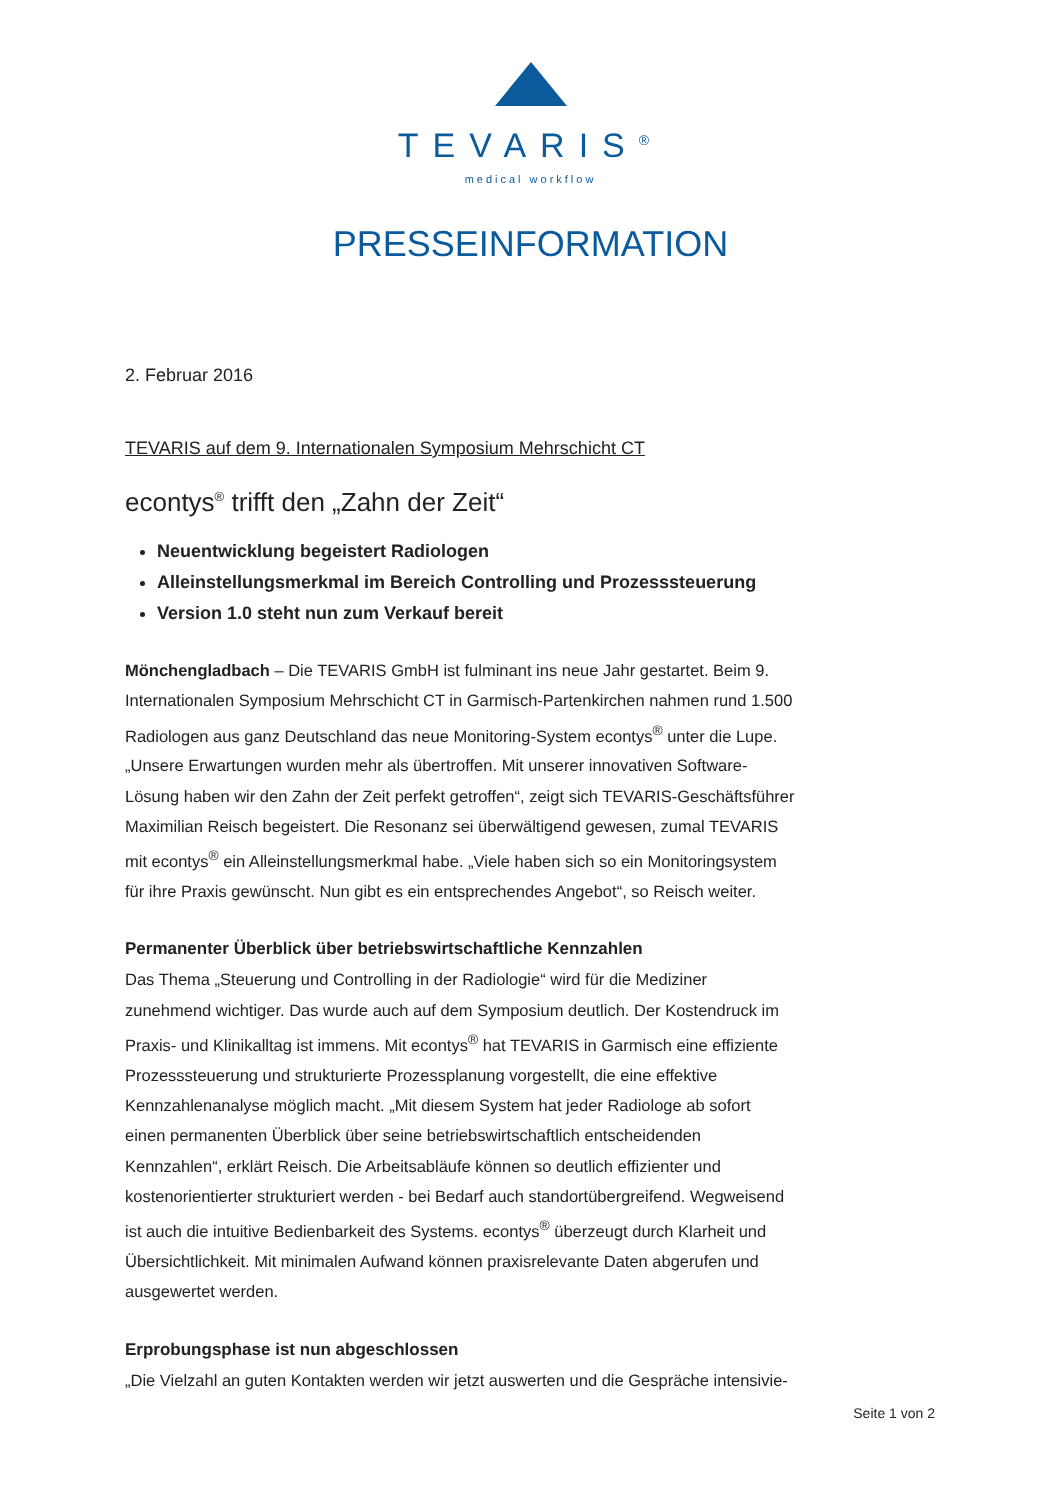TEVARIS<sup>®</sup>
medical workflow
PRESSEINFORMATION
2. Februar 2016
TEVARIS auf dem 9. Internationalen Symposium Mehrschicht CT
econtys<sup>®</sup> trifft den „Zahn der Zeit“
Neuentwicklung begeistert Radiologen
Alleinstellungsmerkmal im Bereich Controlling und Prozesssteuerung
Version 1.0 steht nun zum Verkauf bereit
Mönchengladbach – Die TEVARIS GmbH ist fulminant ins neue Jahr gestartet. Beim 9. Internationalen Symposium Mehrschicht CT in Garmisch-Partenkirchen nahmen rund 1.500 Radiologen aus ganz Deutschland das neue Monitoring-System econtys<sup>®</sup> unter die Lupe. „Unsere Erwartungen wurden mehr als übertroffen. Mit unserer innovativen Software-Lösung haben wir den Zahn der Zeit perfekt getroffen“, zeigt sich TEVARIS-Geschäftsführer Maximilian Reisch begeistert. Die Resonanz sei überwältigend gewesen, zumal TEVARIS mit econtys<sup>®</sup> ein Alleinstellungsmerkmal habe. „Viele haben sich so ein Monitoringsystem für ihre Praxis gewünscht. Nun gibt es ein entsprechendes Angebot“, so Reisch weiter.
Permanenter Überblick über betriebswirtschaftliche Kennzahlen
Das Thema „Steuerung und Controlling in der Radiologie“ wird für die Mediziner zunehmend wichtiger. Das wurde auch auf dem Symposium deutlich. Der Kostendruck im Praxis- und Klinikalltag ist immens. Mit econtys<sup>®</sup> hat TEVARIS in Garmisch eine effiziente Prozesssteuerung und strukturierte Prozessplanung vorgestellt, die eine effektive Kennzahlenanalyse möglich macht. „Mit diesem System hat jeder Radiologe ab sofort einen permanenten Überblick über seine betriebswirtschaftlich entscheidenden Kennzahlen“, erklärt Reisch. Die Arbeitsabläufe können so deutlich effizienter und kostenorientierter strukturiert werden - bei Bedarf auch standortübergreifend. Wegweisend ist auch die intuitive Bedienbarkeit des Systems. econtys<sup>®</sup> überzeugt durch Klarheit und Übersichtlichkeit. Mit minimalen Aufwand können praxisrelevante Daten abgerufen und ausgewertet werden.
Erprobungsphase ist nun abgeschlossen
„Die Vielzahl an guten Kontakten werden wir jetzt auswerten und die Gespräche intensivie-
Seite 1 von 2